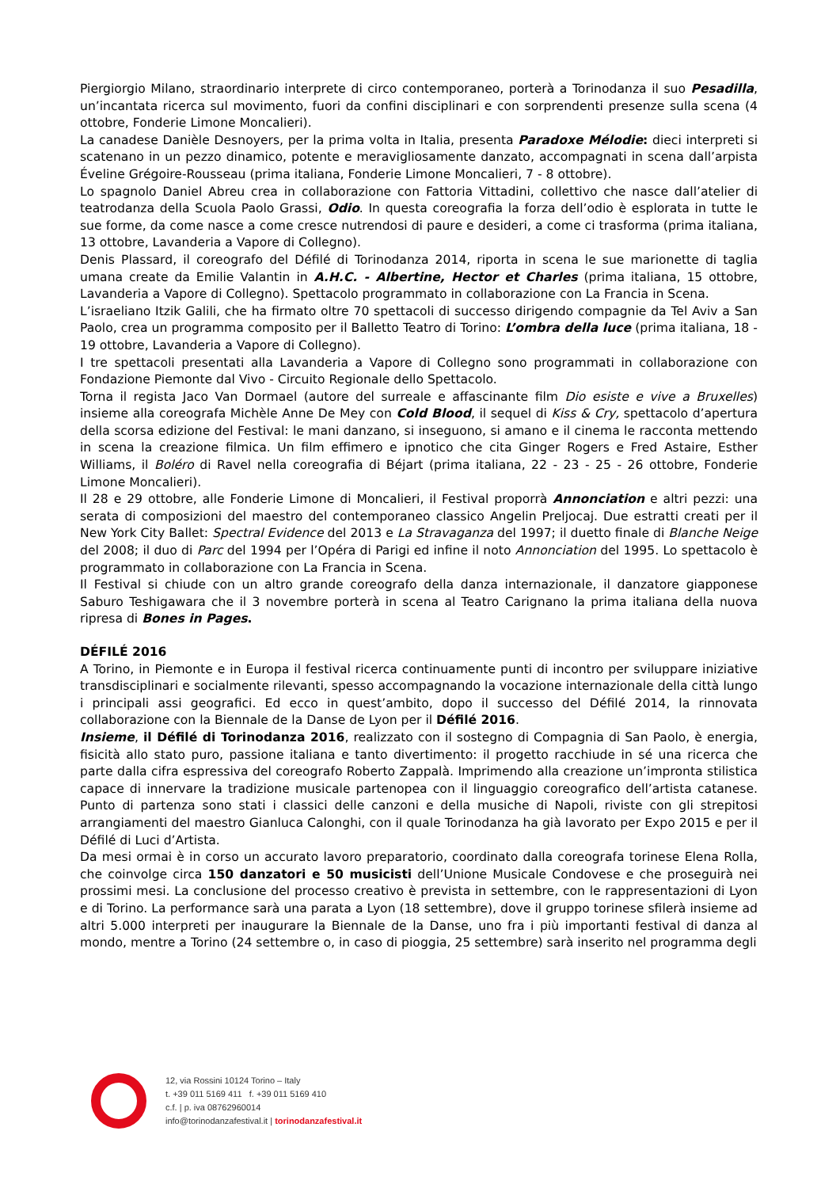Piergiorgio Milano, straordinario interprete di circo contemporaneo, porterà a Torinodanza il suo Pesadilla, un’incantata ricerca sul movimento, fuori da confini disciplinari e con sorprendenti presenze sulla scena (4 ottobre, Fonderie Limone Moncalieri).
La canadese Danièle Desnoyers, per la prima volta in Italia, presenta Paradoxe Mélodie: dieci interpreti si scatenano in un pezzo dinamico, potente e meravigliosamente danzato, accompagnati in scena dall’arpista Éveline Grégoire-Rousseau (prima italiana, Fonderie Limone Moncalieri, 7 - 8 ottobre).
Lo spagnolo Daniel Abreu crea in collaborazione con Fattoria Vittadini, collettivo che nasce dall’atelier di teatrodanza della Scuola Paolo Grassi, Odio. In questa coreografia la forza dell’odio è esplorata in tutte le sue forme, da come nasce a come cresce nutrendosi di paure e desideri, a come ci trasforma (prima italiana, 13 ottobre, Lavanderia a Vapore di Collegno).
Denis Plassard, il coreografo del Défilé di Torinodanza 2014, riporta in scena le sue marionette di taglia umana create da Emilie Valantin in A.H.C. - Albertine, Hector et Charles (prima italiana, 15 ottobre, Lavanderia a Vapore di Collegno). Spettacolo programmato in collaborazione con La Francia in Scena.
L’israeliano Itzik Galili, che ha firmato oltre 70 spettacoli di successo dirigendo compagnie da Tel Aviv a San Paolo, crea un programma composito per il Balletto Teatro di Torino: L’ombra della luce (prima italiana, 18 - 19 ottobre, Lavanderia a Vapore di Collegno).
I tre spettacoli presentati alla Lavanderia a Vapore di Collegno sono programmati in collaborazione con Fondazione Piemonte dal Vivo - Circuito Regionale dello Spettacolo.
Torna il regista Jaco Van Dormael (autore del surreale e affascinante film Dio esiste e vive a Bruxelles) insieme alla coreografa Michèle Anne De Mey con Cold Blood, il sequel di Kiss & Cry, spettacolo d’apertura della scorsa edizione del Festival: le mani danzano, si inseguono, si amano e il cinema le racconta mettendo in scena la creazione filmica. Un film effimero e ipnotico che cita Ginger Rogers e Fred Astaire, Esther Williams, il Boléro di Ravel nella coreografia di Béjart (prima italiana, 22 - 23 - 25 - 26 ottobre, Fonderie Limone Moncalieri).
Il 28 e 29 ottobre, alle Fonderie Limone di Moncalieri, il Festival proporrà Annonciation e altri pezzi: una serata di composizioni del maestro del contemporaneo classico Angelin Preljocaj. Due estratti creati per il New York City Ballet: Spectral Evidence del 2013 e La Stravaganza del 1997; il duetto finale di Blanche Neige del 2008; il duo di Parc del 1994 per l’Opéra di Parigi ed infine il noto Annonciation del 1995. Lo spettacolo è programmato in collaborazione con La Francia in Scena.
Il Festival si chiude con un altro grande coreografo della danza internazionale, il danzatore giapponese Saburo Teshigawara che il 3 novembre porterà in scena al Teatro Carignano la prima italiana della nuova ripresa di Bones in Pages.
DÉFILÉ 2016
A Torino, in Piemonte e in Europa il festival ricerca continuamente punti di incontro per sviluppare iniziative transdisciplinari e socialmente rilevanti, spesso accompagnando la vocazione internazionale della città lungo i principali assi geografici. Ed ecco in quest’ambito, dopo il successo del Défilé 2014, la rinnovata collaborazione con la Biennale de la Danse de Lyon per il Défilé 2016.
Insieme, il Défilé di Torinodanza 2016, realizzato con il sostegno di Compagnia di San Paolo, è energia, fisicità allo stato puro, passione italiana e tanto divertimento: il progetto racchiude in sé una ricerca che parte dalla cifra espressiva del coreografo Roberto Zappalà. Imprimendo alla creazione un’impronta stilistica capace di innervare la tradizione musicale partenopea con il linguaggio coreografico dell’artista catanese. Punto di partenza sono stati i classici delle canzoni e della musiche di Napoli, riviste con gli strepitosi arrangiamenti del maestro Gianluca Calonghi, con il quale Torinodanza ha già lavorato per Expo 2015 e per il Défilé di Luci d’Artista.
Da mesi ormai è in corso un accurato lavoro preparatorio, coordinato dalla coreografa torinese Elena Rolla, che coinvolge circa 150 danzatori e 50 musicisti dell’Unione Musicale Condovese e che proseguirà nei prossimi mesi. La conclusione del processo creativo è prevista in settembre, con le rappresentazioni di Lyon e di Torino. La performance sarà una parata a Lyon (18 settembre), dove il gruppo torinese sfilerà insieme ad altri 5.000 interpreti per inaugurare la Biennale de la Danse, uno fra i più importanti festival di danza al mondo, mentre a Torino (24 settembre o, in caso di pioggia, 25 settembre) sarà inserito nel programma degli
12, via Rossini 10124 Torino – Italy
t. +39 011 5169 411 f. +39 011 5169 410
c.f. | p. iva 08762960014
info@torinodanzafestival.it | torinodanzafestival.it